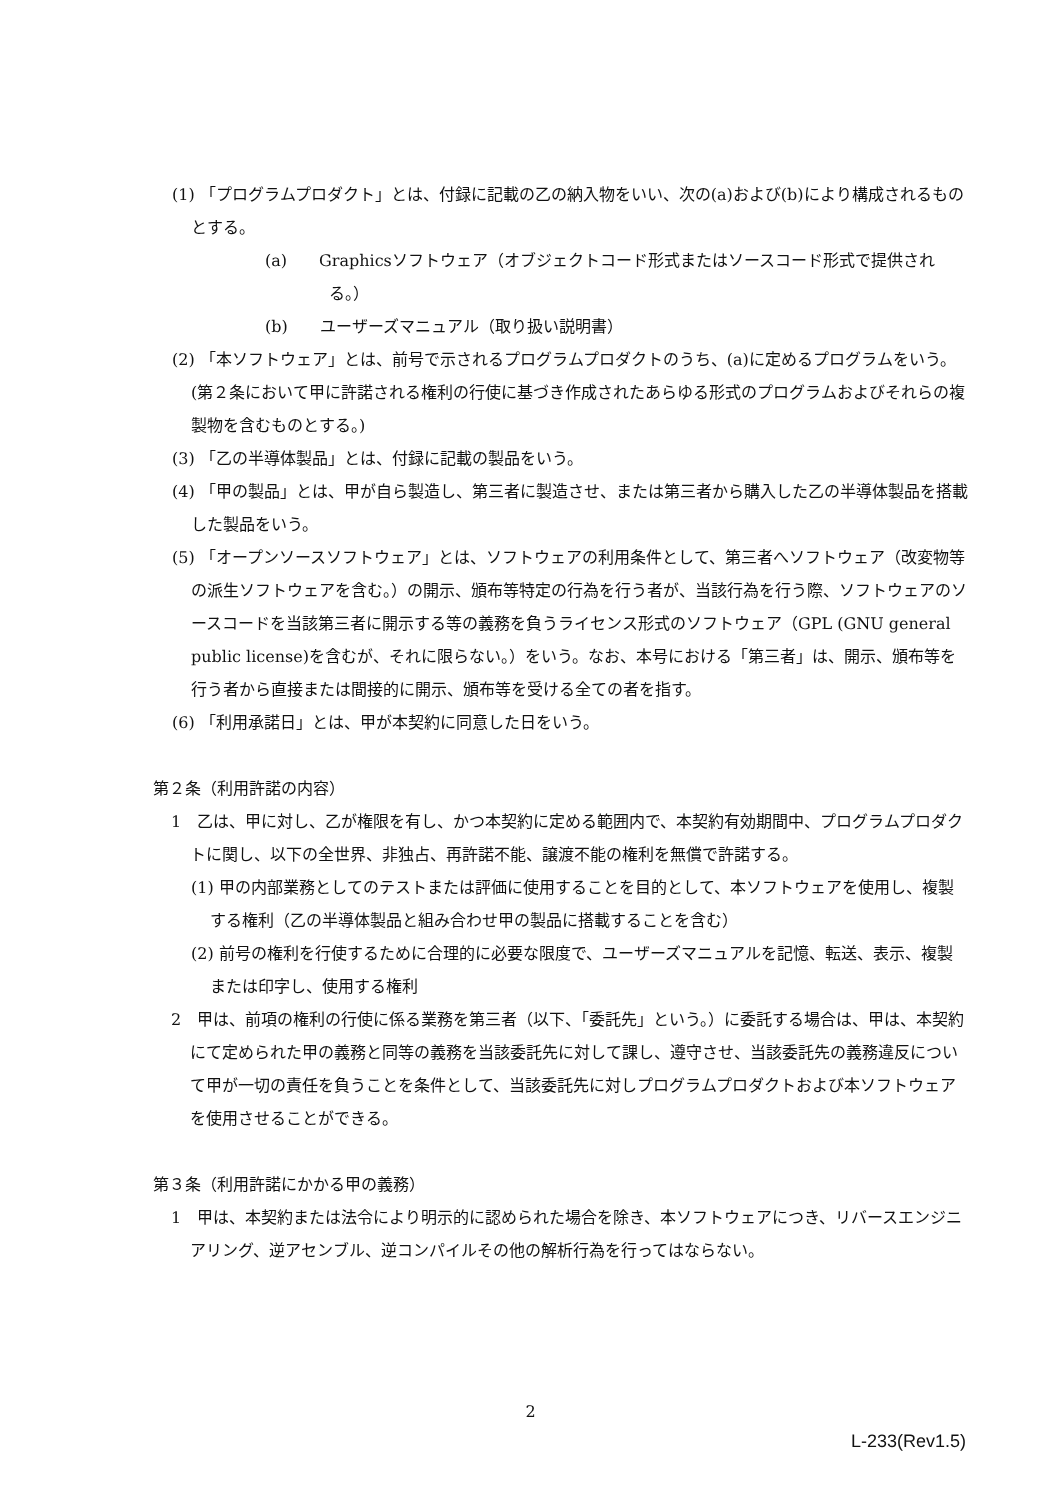(1) 「プログラムプロダクト」とは、付録に記載の乙の納入物をいい、次の(a)および(b)により構成されるものとする。
(a)　　Graphicsソフトウェア（オブジェクトコード形式またはソースコード形式で提供される。）
(b)　　ユーザーズマニュアル（取り扱い説明書）
(2) 「本ソフトウェア」とは、前号で示されるプログラムプロダクトのうち、(a)に定めるプログラムをいう。(第２条において甲に許諾される権利の行使に基づき作成されたあらゆる形式のプログラムおよびそれらの複製物を含むものとする。)
(3) 「乙の半導体製品」とは、付録に記載の製品をいう。
(4) 「甲の製品」とは、甲が自ら製造し、第三者に製造させ、または第三者から購入した乙の半導体製品を搭載した製品をいう。
(5) 「オープンソースソフトウェア」とは、ソフトウェアの利用条件として、第三者へソフトウェア（改変物等の派生ソフトウェアを含む。）の開示、頒布等特定の行為を行う者が、当該行為を行う際、ソフトウェアのソースコードを当該第三者に開示する等の義務を負うライセンス形式のソフトウェア（GPL (GNU general public license)を含むが、それに限らない。）をいう。なお、本号における「第三者」は、開示、頒布等を行う者から直接または間接的に開示、頒布等を受ける全ての者を指す。
(6) 「利用承諾日」とは、甲が本契約に同意した日をいう。
第２条（利用許諾の内容）
1　乙は、甲に対し、乙が権限を有し、かつ本契約に定める範囲内で、本契約有効期間中、プログラムプロダクトに関し、以下の全世界、非独占、再許諾不能、譲渡不能の権利を無償で許諾する。
(1) 甲の内部業務としてのテストまたは評価に使用することを目的として、本ソフトウェアを使用し、複製する権利（乙の半導体製品と組み合わせ甲の製品に搭載することを含む）
(2) 前号の権利を行使するために合理的に必要な限度で、ユーザーズマニュアルを記憶、転送、表示、複製または印字し、使用する権利
2　甲は、前項の権利の行使に係る業務を第三者（以下、「委託先」という。）に委託する場合は、甲は、本契約にて定められた甲の義務と同等の義務を当該委託先に対して課し、遵守させ、当該委託先の義務違反について甲が一切の責任を負うことを条件として、当該委託先に対しプログラムプロダクトおよび本ソフトウェアを使用させることができる。
第３条（利用許諾にかかる甲の義務）
1　甲は、本契約または法令により明示的に認められた場合を除き、本ソフトウェアにつき、リバースエンジニアリング、逆アセンブル、逆コンパイルその他の解析行為を行ってはならない。
2
L-233(Rev1.5)